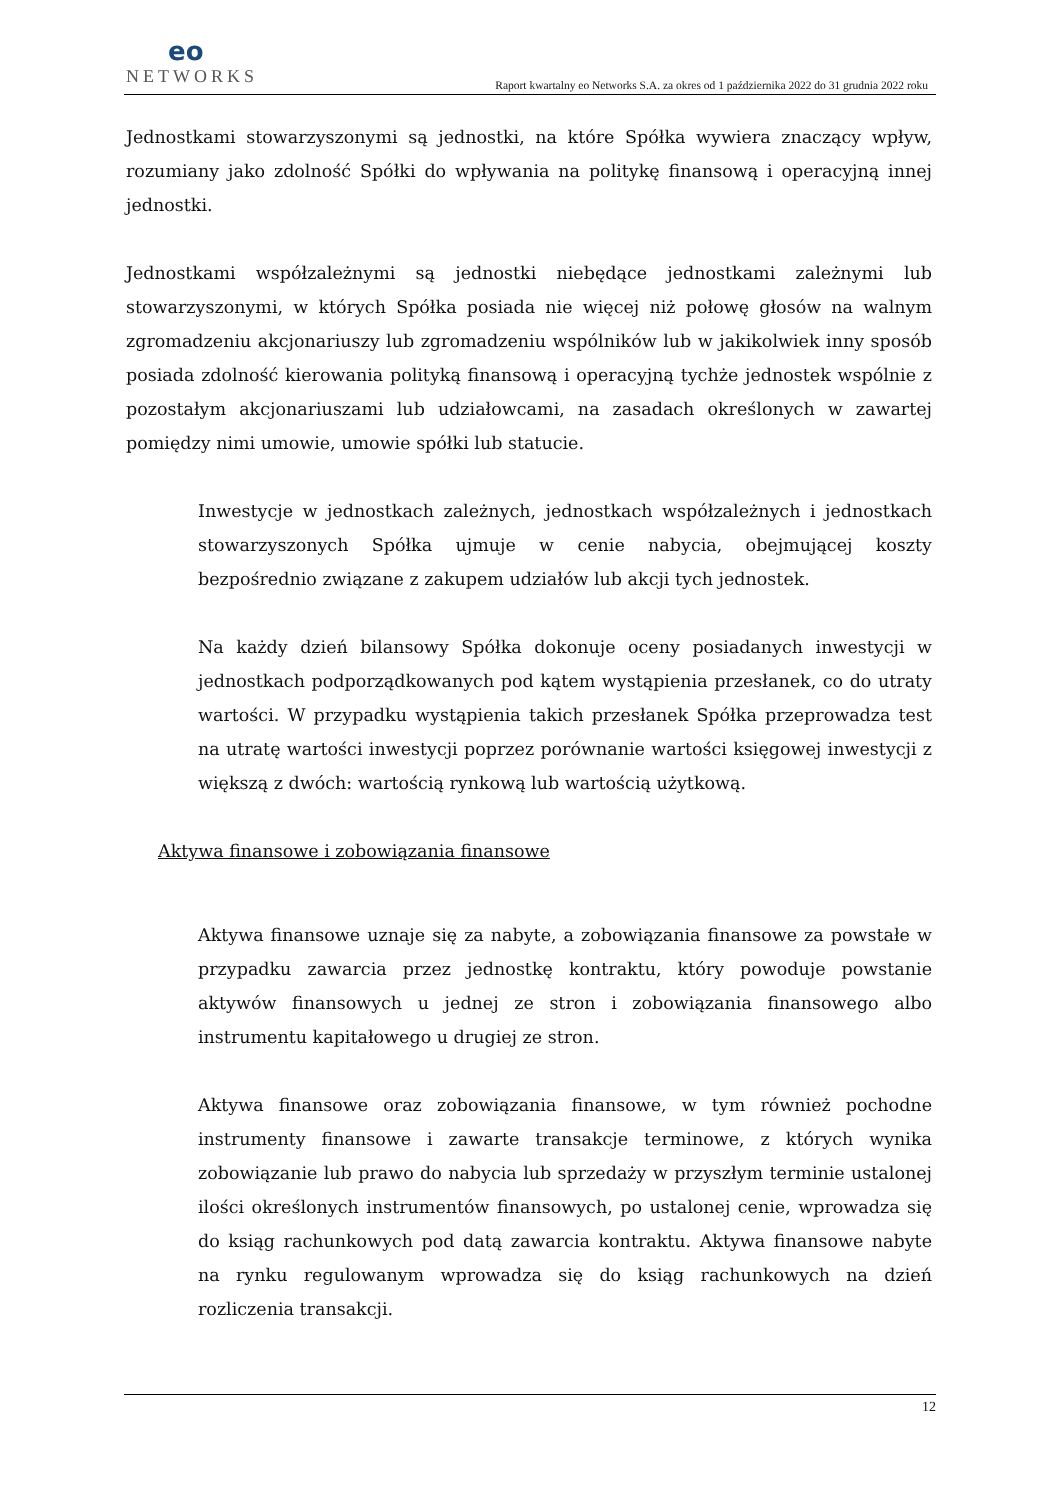eo
NETWORKS
Raport kwartalny eo Networks S.A. za okres od 1 października 2022 do 31 grudnia 2022 roku
Jednostkami stowarzyszonymi są jednostki, na które Spółka wywiera znaczący wpływ, rozumiany jako zdolność Spółki do wpływania na politykę finansową i operacyjną innej jednostki.
Jednostkami współzależnymi są jednostki niebędące jednostkami zależnymi lub stowarzyszonymi, w których Spółka posiada nie więcej niż połowę głosów na walnym zgromadzeniu akcjonariuszy lub zgromadzeniu wspólników lub w jakikolwiek inny sposób posiada zdolność kierowania polityką finansową i operacyjną tychże jednostek wspólnie z pozostałym akcjonariuszami lub udziałowcami, na zasadach określonych w zawartej pomiędzy nimi umowie, umowie spółki lub statucie.
Inwestycje w jednostkach zależnych, jednostkach współzależnych i jednostkach stowarzyszonych Spółka ujmuje w cenie nabycia, obejmującej koszty bezpośrednio związane z zakupem udziałów lub akcji tych jednostek.
Na każdy dzień bilansowy Spółka dokonuje oceny posiadanych inwestycji w jednostkach podporządkowanych pod kątem wystąpienia przesłanek, co do utraty wartości. W przypadku wystąpienia takich przesłanek Spółka przeprowadza test na utratę wartości inwestycji poprzez porównanie wartości księgowej inwestycji z większą z dwóch: wartością rynkową lub wartością użytkową.
Aktywa finansowe i zobowiązania finansowe
Aktywa finansowe uznaje się za nabyte, a zobowiązania finansowe za powstałe w przypadku zawarcia przez jednostkę kontraktu, który powoduje powstanie aktywów finansowych u jednej ze stron i zobowiązania finansowego albo instrumentu kapitałowego u drugiej ze stron.
Aktywa finansowe oraz zobowiązania finansowe, w tym również pochodne instrumenty finansowe i zawarte transakcje terminowe, z których wynika zobowiązanie lub prawo do nabycia lub sprzedaży w przyszłym terminie ustalonej ilości określonych instrumentów finansowych, po ustalonej cenie, wprowadza się do ksiąg rachunkowych pod datą zawarcia kontraktu. Aktywa finansowe nabyte na rynku regulowanym wprowadza się do ksiąg rachunkowych na dzień rozliczenia transakcji.
12